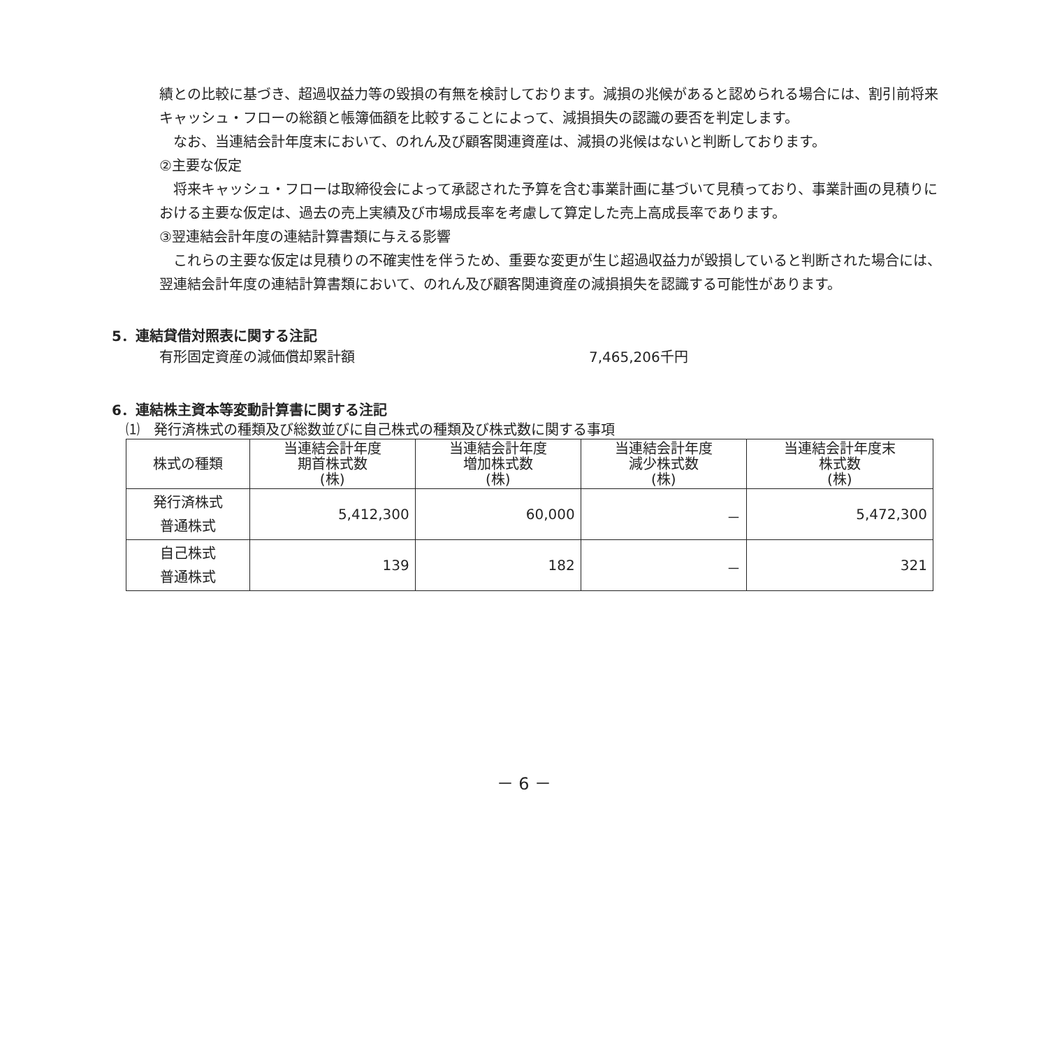績との比較に基づき、超過収益力等の毀損の有無を検討しております。減損の兆候があると認められる場合には、割引前将来キャッシュ・フローの総額と帳簿価額を比較することによって、減損損失の認識の要否を判定します。
　なお、当連結会計年度末において、のれん及び顧客関連資産は、減損の兆候はないと判断しております。
②主要な仮定
　将来キャッシュ・フローは取締役会によって承認された予算を含む事業計画に基づいて見積っており、事業計画の見積りにおける主要な仮定は、過去の売上実績及び市場成長率を考慮して算定した売上高成長率であります。
③翌連結会計年度の連結計算書類に与える影響
　これらの主要な仮定は見積りの不確実性を伴うため、重要な変更が生じ超過収益力が毀損していると判断された場合には、翌連結会計年度の連結計算書類において、のれん及び顧客関連資産の減損損失を認識する可能性があります。
5．連結貸借対照表に関する注記
有形固定資産の減価償却累計額 7,465,206千円
6．連結株主資本等変動計算書に関する注記
⑴　発行済株式の種類及び総数並びに自己株式の種類及び株式数に関する事項
| 株式の種類 | 当連結会計年度 期首株式数 (株) | 当連結会計年度 増加株式数 (株) | 当連結会計年度 減少株式数 (株) | 当連結会計年度末 株式数 (株) |
| --- | --- | --- | --- | --- |
| 発行済株式 普通株式 | 5,412,300 | 60,000 | － | 5,472,300 |
| 自己株式 普通株式 | 139 | 182 | － | 321 |
－ 6 －